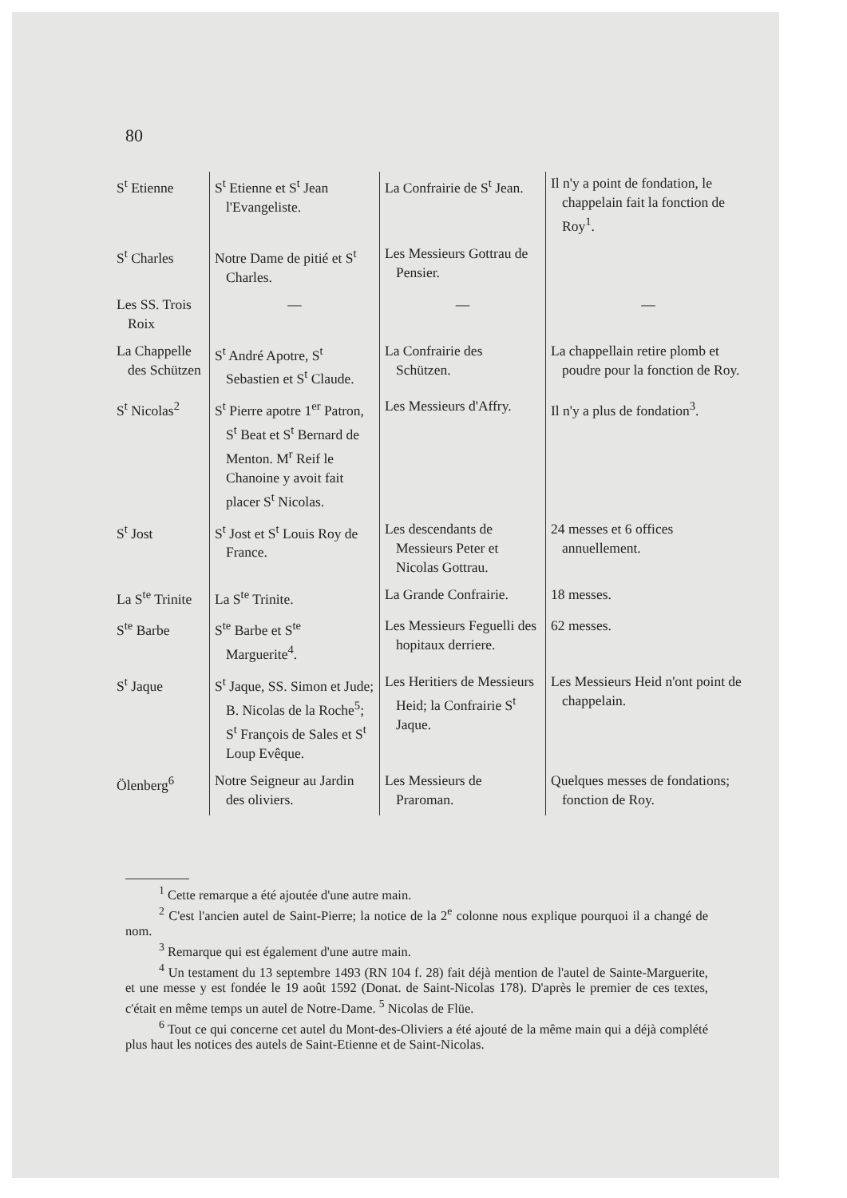80
| S<sup>t</sup> Etienne | S<sup>t</sup> Etienne et S<sup>t</sup> Jean l'Evangeliste. | La Confrairie de S<sup>t</sup> Jean. | Il n'y a point de fondation, le chappelain fait la fonction de Roy<sup>1</sup>. |
| S<sup>t</sup> Charles | Notre Dame de pitié et S<sup>t</sup> Charles. | Les Messieurs Gottrau de Pensier. | |
| Les SS. Trois Roix | — | — | — |
| La Chappelle des Schützen | S<sup>t</sup> André Apotre, S<sup>t</sup> Sebastien et S<sup>t</sup> Claude. | La Confrairie des Schützen. | La chappellain retire plomb et poudre pour la fonction de Roy. |
| S<sup>t</sup> Nicolas<sup>2</sup> | S<sup>t</sup> Pierre apotre 1<sup>er</sup> Patron, S<sup>t</sup> Beat et S<sup>t</sup> Bernard de Menton. M<sup>r</sup> Reif le Chanoine y avoit fait placer S<sup>t</sup> Nicolas. | Les Messieurs d'Affry. | Il n'y a plus de fondation<sup>3</sup>. |
| S<sup>t</sup> Jost | S<sup>t</sup> Jost et S<sup>t</sup> Louis Roy de France. | Les descendants de Messieurs Peter et Nicolas Gottrau. | 24 messes et 6 offices annuellement. |
| La S<sup>te</sup> Trinite | La S<sup>te</sup> Trinite. | La Grande Confrairie. | 18 messes. |
| S<sup>te</sup> Barbe | S<sup>te</sup> Barbe et S<sup>te</sup> Marguerite<sup>4</sup>. | Les Messieurs Feguelli des hopitaux derriere. | 62 messes. |
| S<sup>t</sup> Jaque | S<sup>t</sup> Jaque, SS. Simon et Jude; B. Nicolas de la Roche<sup>5</sup>; S<sup>t</sup> François de Sales et S<sup>t</sup> Loup Evêque. | Les Heritiers de Messieurs Heid; la Confrairie S<sup>t</sup> Jaque. | Les Messieurs Heid n'ont point de chappelain. |
| Ölenberg<sup>6</sup> | Notre Seigneur au Jardin des oliviers. | Les Messieurs de Praroman. | Quelques messes de fondations; fonction de Roy. |
<sup>1</sup> Cette remarque a été ajoutée d'une autre main.
<sup>2</sup> C'est l'ancien autel de Saint-Pierre; la notice de la 2<sup>e</sup> colonne nous explique pourquoi il a changé de nom.
<sup>3</sup> Remarque qui est également d'une autre main.
<sup>4</sup> Un testament du 13 septembre 1493 (RN 104 f. 28) fait déjà mention de l'autel de Sainte-Marguerite, et une messe y est fondée le 19 août 1592 (Donat. de Saint-Nicolas 178). D'après le premier de ces textes, c'était en même temps un autel de Notre-Dame. <sup>5</sup> Nicolas de Flüe.
<sup>6</sup> Tout ce qui concerne cet autel du Mont-des-Oliviers a été ajouté de la même main qui a déjà complété plus haut les notices des autels de Saint-Etienne et de Saint-Nicolas.